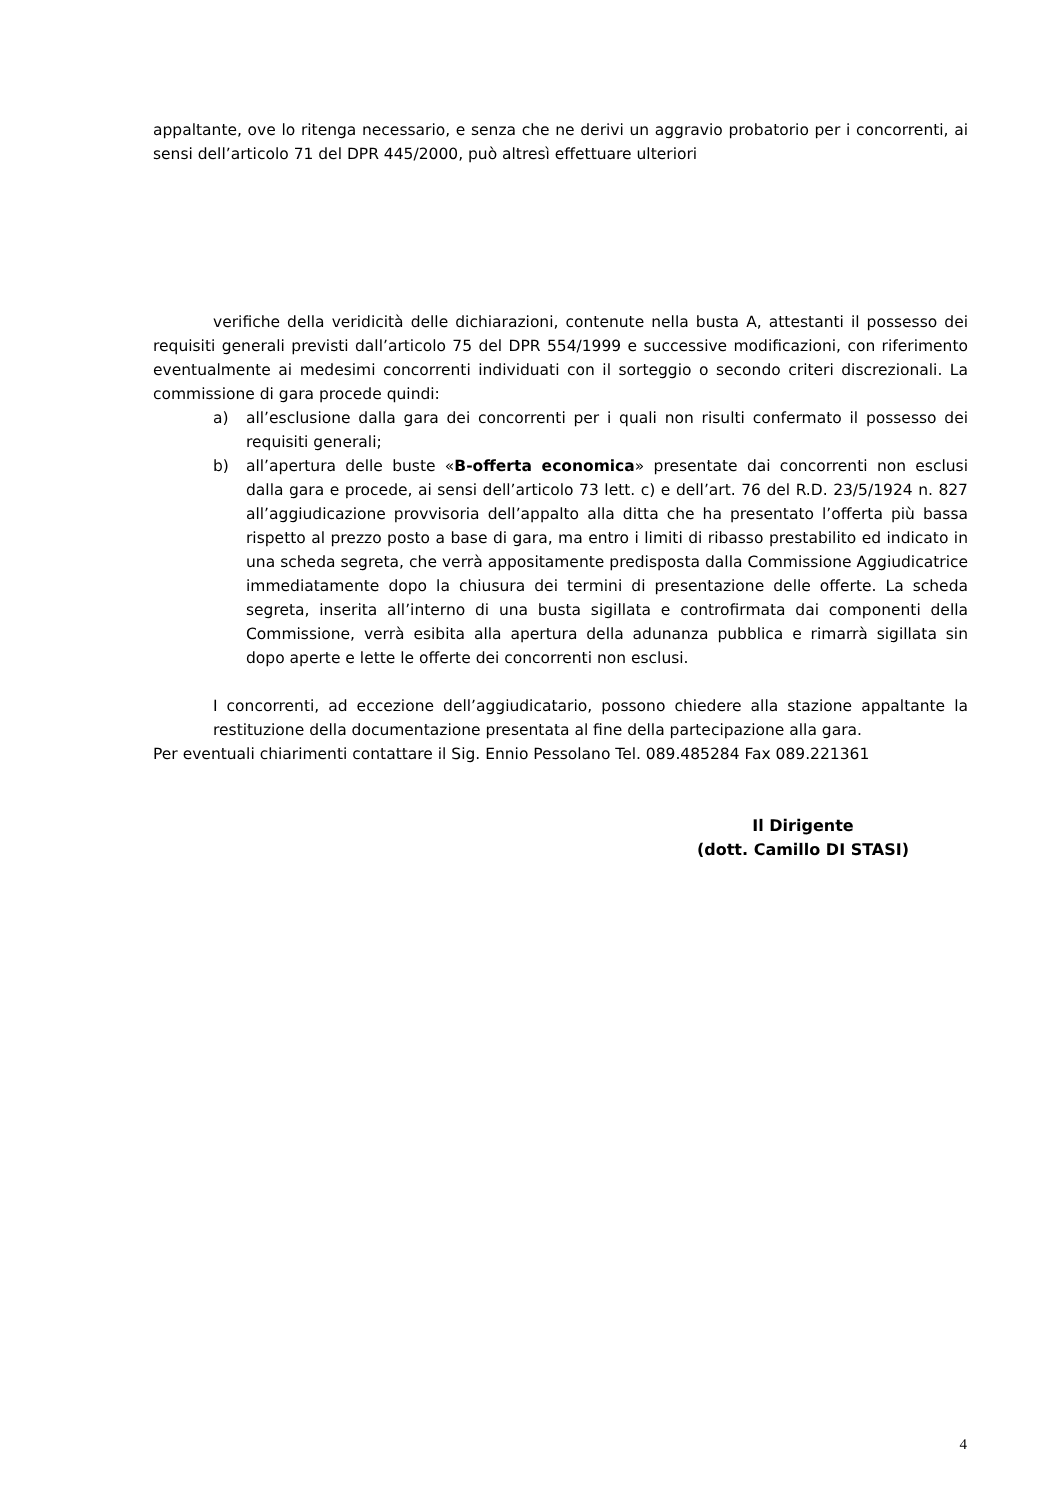appaltante, ove lo ritenga necessario, e senza che ne derivi un aggravio probatorio per i concorrenti, ai sensi dell’articolo 71 del DPR 445/2000, può altresì effettuare ulteriori
verifiche della veridicità delle dichiarazioni, contenute nella busta A, attestanti il possesso dei requisiti generali previsti dall’articolo 75 del DPR 554/1999 e successive modificazioni, con riferimento eventualmente ai medesimi concorrenti individuati con il sorteggio o secondo criteri discrezionali. La commissione di gara procede quindi:
a) all’esclusione dalla gara dei concorrenti per i quali non risulti confermato il possesso dei requisiti generali;
b) all’apertura delle buste «B-offerta economica» presentate dai concorrenti non esclusi dalla gara e procede, ai sensi dell’articolo 73 lett. c) e dell’art. 76 del R.D. 23/5/1924 n. 827 all’aggiudicazione provvisoria dell’appalto alla ditta che ha presentato l’offerta più bassa rispetto al prezzo posto a base di gara, ma entro i limiti di ribasso prestabilito ed indicato in una scheda segreta, che verrà appositamente predisposta dalla Commissione Aggiudicatrice immediatamente dopo la chiusura dei termini di presentazione delle offerte. La scheda segreta, inserita all’interno di una busta sigillata e controfirmata dai componenti della Commissione, verrà esibita alla apertura della adunanza pubblica e rimarrà sigillata sin dopo aperte e lette le offerte dei concorrenti non esclusi.
I concorrenti, ad eccezione dell’aggiudicatario, possono chiedere alla stazione appaltante la restituzione della documentazione presentata al fine della partecipazione alla gara.
Per eventuali chiarimenti contattare il Sig. Ennio Pessolano Tel. 089.485284 Fax 089.221361
Il Dirigente
(dott. Camillo DI STASI)
4